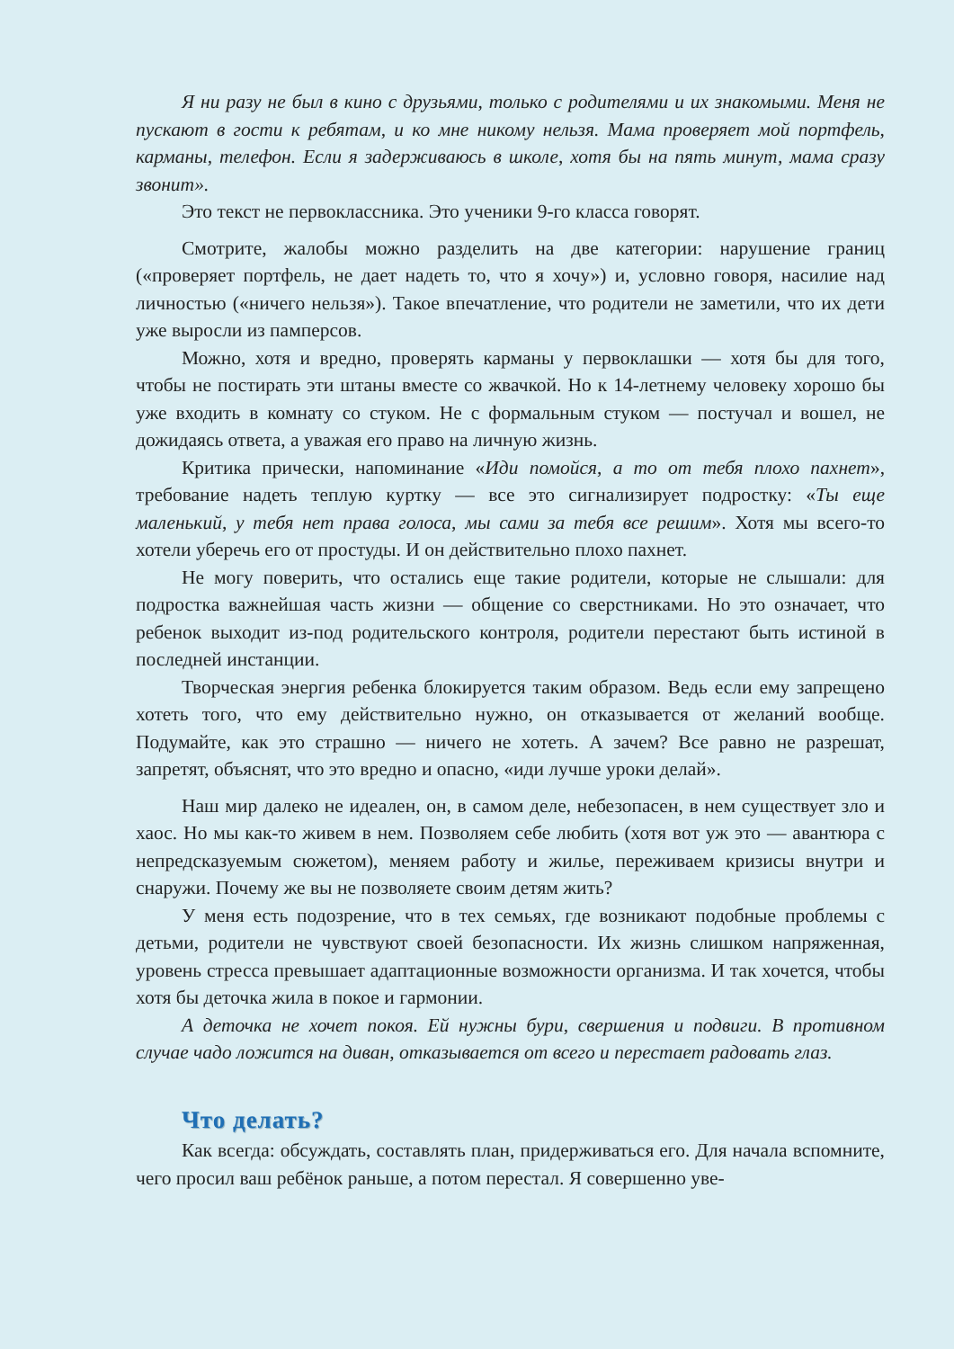Я ни разу не был в кино с друзьями, только с родителями и их знакомыми. Меня не пускают в гости к ребятам, и ко мне никому нельзя. Мама проверяет мой портфель, карманы, телефон. Если я задерживаюсь в школе, хотя бы на пять минут, мама сразу звонит».
Это текст не первоклассника. Это ученики 9-го класса говорят.
Смотрите, жалобы можно разделить на две категории: нарушение границ («проверяет портфель, не дает надеть то, что я хочу») и, условно говоря, насилие над личностью («ничего нельзя»). Такое впечатление, что родители не заметили, что их дети уже выросли из памперсов.
Можно, хотя и вредно, проверять карманы у первоклашки — хотя бы для того, чтобы не постирать эти штаны вместе со жвачкой. Но к 14-летнему человеку хорошо бы уже входить в комнату со стуком. Не с формальным стуком — постучал и вошел, не дожидаясь ответа, а уважая его право на личную жизнь.
Критика прически, напоминание «Иди помойся, а то от тебя плохо пахнет», требование надеть теплую куртку — все это сигнализирует подростку: «Ты еще маленький, у тебя нет права голоса, мы сами за тебя все решим». Хотя мы всего-то хотели уберечь его от простуды. И он действительно плохо пахнет.
Не могу поверить, что остались еще такие родители, которые не слышали: для подростка важнейшая часть жизни — общение со сверстниками. Но это означает, что ребенок выходит из-под родительского контроля, родители перестают быть истиной в последней инстанции.
Творческая энергия ребенка блокируется таким образом. Ведь если ему запрещено хотеть того, что ему действительно нужно, он отказывается от желаний вообще. Подумайте, как это страшно — ничего не хотеть. А зачем? Все равно не разрешат, запретят, объяснят, что это вредно и опасно, «иди лучше уроки делай».
Наш мир далеко не идеален, он, в самом деле, небезопасен, в нем существует зло и хаос. Но мы как-то живем в нем. Позволяем себе любить (хотя вот уж это — авантюра с непредсказуемым сюжетом), меняем работу и жилье, переживаем кризисы внутри и снаружи. Почему же вы не позволяете своим детям жить?
У меня есть подозрение, что в тех семьях, где возникают подобные проблемы с детьми, родители не чувствуют своей безопасности. Их жизнь слишком напряженная, уровень стресса превышает адаптационные возможности организма. И так хочется, чтобы хотя бы деточка жила в покое и гармонии.
А деточка не хочет покоя. Ей нужны бури, свершения и подвиги. В противном случае чадо ложится на диван, отказывается от всего и перестает радовать глаз.
Что делать?
Как всегда: обсуждать, составлять план, придерживаться его. Для начала вспомните, чего просил ваш ребёнок раньше, а потом перестал. Я совершенно уве-